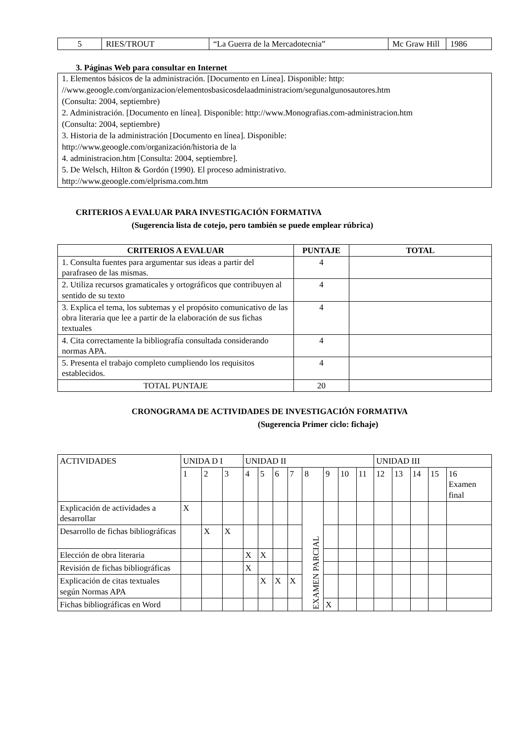| 5 | RIES/TROUT | “La Guerra de la Mercadotecnia” | Mc Graw Hill | 1986 |
3. Páginas Web para consultar en Internet
1. Elementos básicos de la administración. [Documento en Línea]. Disponible: http:
//www.geoogle.com/organizacion/elementosbasicosdelaadministraciom/segunalgunosautores.htm
(Consulta: 2004, septiembre)
2. Administración. [Documento en línea]. Disponible: http://www.Monografias.com-administracion.htm
(Consulta: 2004, septiembre)
3. Historia de la administración [Documento en línea]. Disponible:
http://www.geoogle.com/organización/historia de la
4. administracion.htm [Consulta: 2004, septiembre].
5. De Welsch, Hilton & Gordón (1990). El proceso administrativo.
http://www.geoogle.com/elprisma.com.htm
CRITERIOS A EVALUAR PARA INVESTIGACIÓN FORMATIVA
(Sugerencia lista de cotejo, pero también se puede emplear rúbrica)
| CRITERIOS A EVALUAR | PUNTAJE | TOTAL |
| --- | --- | --- |
| 1. Consulta fuentes para argumentar sus ideas a partir del parafraseo de las mismas. | 4 | |
| 2. Utiliza recursos gramaticales y ortográficos que contribuyen al sentido de su texto | 4 | |
| 3. Explica el tema, los subtemas y el propósito comunicativo de las obra literaria que lee a partir de la elaboración de sus fichas textuales | 4 | |
| 4. Cita correctamente la bibliografía consultada considerando normas APA. | 4 | |
| 5. Presenta el trabajo completo cumpliendo los requisitos establecidos. | 4 | |
| TOTAL PUNTAJE | 20 | |
CRONOGRAMA DE ACTIVIDADES DE INVESTIGACIÓN FORMATIVA
(Sugerencia Primer ciclo: fichaje)
| ACTIVIDADES | UNIDA D I | | | UNIDAD II | | | | | | | | UNIDAD III | | | | |
| | 1 | 2 | 3 | 4 | 5 | 6 | 7 | 8 | 9 | 10 | 11 | 12 | 13 | 14 | 15 | 16 Examen final |
| Explicación de actividades a desarrollar | X | | | | | | | EXAMEN PARCIAL | | | | | | | | |
| Desarrollo de fichas bibliográficas | | X | X | | | | | | | | | | | | | |
| Elección de obra literaria | | | | X | X | | | | | | | | | | | |
| Revisión de fichas bibliográficas | | | | X | | | | | | | | | | | | |
| Explicación de citas textuales según Normas APA | | | | | X | X | X | | | | | | | | | |
| Fichas bibliográficas en Word | | | | | | | | | X | | | | | | | |